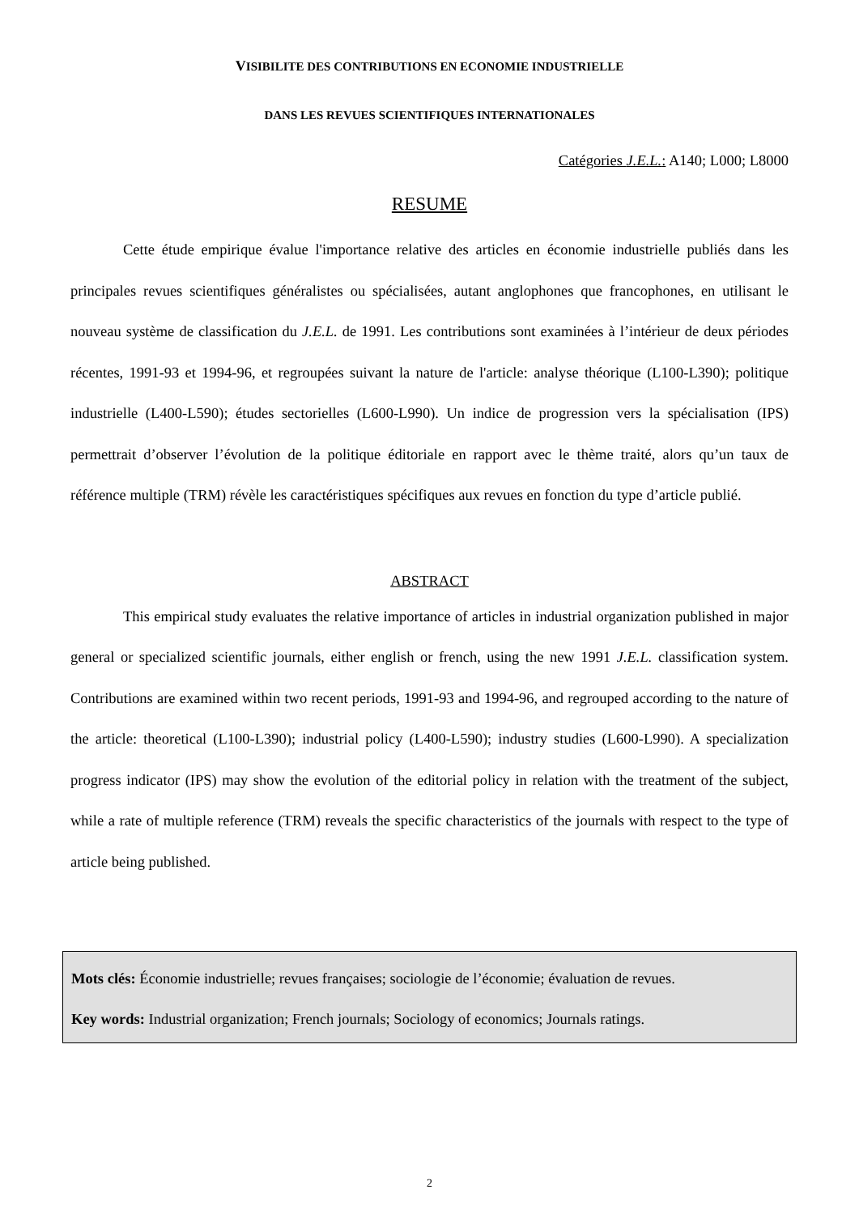VISIBILITE DES CONTRIBUTIONS EN ECONOMIE INDUSTRIELLE
DANS LES REVUES SCIENTIFIQUES INTERNATIONALES
Catégories J.E.L.: A140; L000; L8000
RESUME
Cette étude empirique évalue l'importance relative des articles en économie industrielle publiés dans les principales revues scientifiques généralistes ou spécialisées, autant anglophones que francophones, en utilisant le nouveau système de classification du J.E.L. de 1991. Les contributions sont examinées à l’intérieur de deux périodes récentes, 1991-93 et 1994-96, et regroupées suivant la nature de l'article: analyse théorique (L100-L390); politique industrielle (L400-L590); études sectorielles (L600-L990). Un indice de progression vers la spécialisation (IPS) permettrait d’observer l’évolution de la politique éditoriale en rapport avec le thème traité, alors qu’un taux de référence multiple (TRM) révèle les caractéristiques spécifiques aux revues en fonction du type d’article publié.
ABSTRACT
This empirical study evaluates the relative importance of articles in industrial organization published in major general or specialized scientific journals, either english or french, using the new 1991 J.E.L. classification system. Contributions are examined within two recent periods, 1991-93 and 1994-96, and regrouped according to the nature of the article: theoretical (L100-L390); industrial policy (L400-L590); industry studies (L600-L990). A specialization progress indicator (IPS) may show the evolution of the editorial policy in relation with the treatment of the subject, while a rate of multiple reference (TRM) reveals the specific characteristics of the journals with respect to the type of article being published.
Mots clés: Économie industrielle; revues françaises; sociologie de l’économie; évaluation de revues.
Key words: Industrial organization; French journals; Sociology of economics; Journals ratings.
2